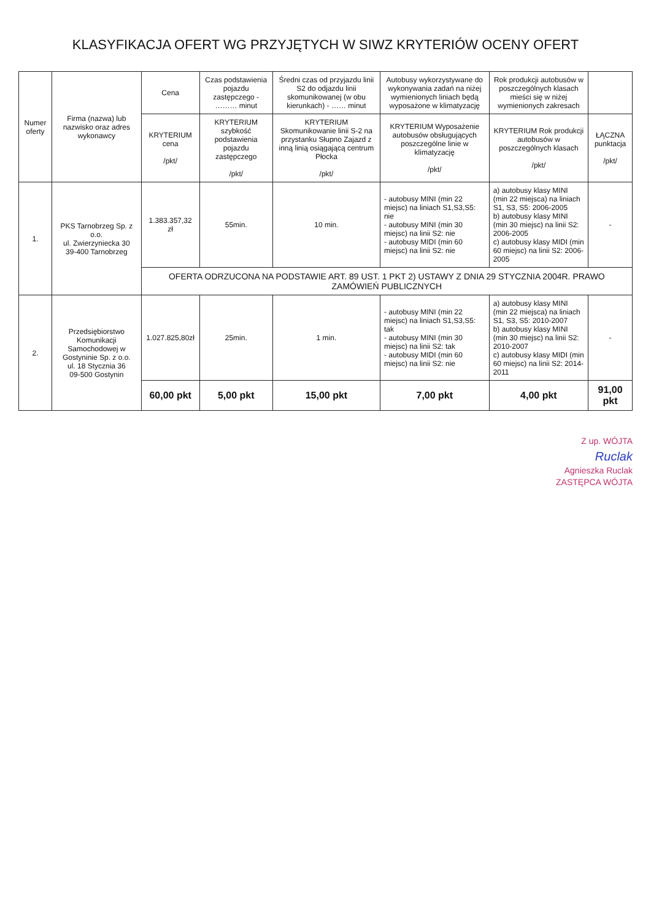KLASYFIKACJA OFERT WG PRZYJĘTYCH W SIWZ KRYTERIÓW OCENY OFERT
| Numer oferty | Firma (nazwa) lub nazwisko oraz adres wykonawcy | Cena | Czas podstawienia pojazdu zastępczego - ……… minut | Średni czas od przyjazdu linii S2 do odjazdu linii skomunikowanej (w obu kierunkach) - …… minut | Autobusy wykorzystywane do wykonywania zadań na niżej wymienionych liniach będą wyposażone w klimatyzację | Rok produkcji autobusów w poszczególnych klasach mieści się w niżej wymienionych zakresach | |
| --- | --- | --- | --- | --- | --- | --- | --- |
| | | KRYTERIUM cena /pkt/ | KRYTERIUM szybkość podstawienia pojazdu zastępczego /pkt/ | KRYTERIUM Skomunikowanie linii S-2 na przystanku Słupno Zajazd z inną linią osiągającą centrum Płocka /pkt/ | KRYTERIUM Wyposażenie autobusów obsługujących poszczególne linie w klimatyzację /pkt/ | KRYTERIUM Rok produkcji autobusów w poszczególnych klasach /pkt/ | ŁĄCZNA punktacja /pkt/ |
| 1. | PKS Tarnobrzeg Sp. z o.o. ul. Zwierzyniecka 30 39-400 Tarnobrzeg | 1.383.357,32 zł | 55min. | 10 min. | - autobusy MINI (min 22 miejsc) na liniach S1,S3,S5: nie - autobusy MINI (min 30 miejsc) na linii S2: nie - autobusy MIDI (min 60 miejsc) na linii S2: nie | a) autobusy klasy MINI (min 22 miejsca) na liniach S1, S3, S5: 2006-2005 b) autobusy klasy MINI (min 30 miejsc) na linii S2: 2006-2005 c) autobusy klasy MIDI (min 60 miejsc) na linii S2: 2006-2005 | - |
| | | OFERTA ODRZUCONA NA PODSTAWIE ART. 89 UST. 1 PKT 2) USTAWY Z DNIA 29 STYCZNIA 2004R. PRAWO ZAMÓWIEŃ PUBLICZNYCH | | | | | |
| 2. | Przedsiębiorstwo Komunikacji Samochodowej w Gostyninie Sp. z o.o. ul. 18 Stycznia 36 09-500 Gostynin | 1.027.825,80zł | 25min. | 1 min. | - autobusy MINI (min 22 miejsc) na liniach S1,S3,S5: tak - autobusy MINI (min 30 miejsc) na linii S2: tak - autobusy MIDI (min 60 miejsc) na linii S2: nie | a) autobusy klasy MINI (min 22 miejsca) na liniach S1, S3, S5: 2010-2007 b) autobusy klasy MINI (min 30 miejsc) na linii S2: 2010-2007 c) autobusy klasy MIDI (min 60 miejsc) na linii S2: 2014-2011 | - |
| | | 60,00 pkt | 5,00 pkt | 15,00 pkt | 7,00 pkt | 4,00 pkt | 91,00 pkt |
Z up. WÓJTA
Ruclak
Agnieszka Ruclak
ZASTĘPCA WÓJTA